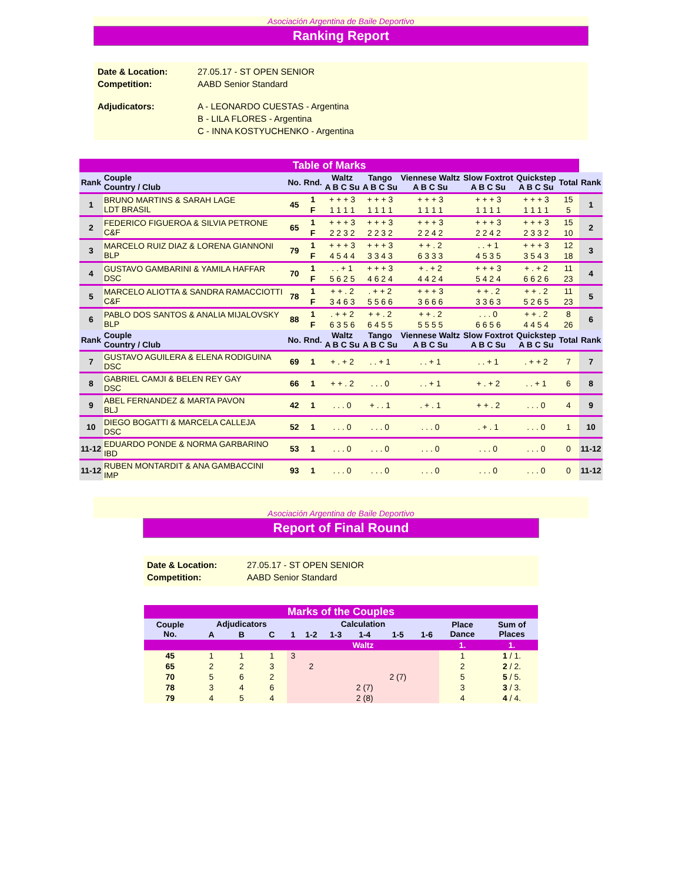Asociación Argentina de Baile Deportivo
Ranking Report
| Date & Location: | 27.05.17 - ST OPEN SENIOR |
| Competition: | AABD Senior Standard |
| Adjudicators: | A - LEONARDO CUESTAS - Argentina |
| | B - LILA FLORES - Argentina |
| | C - INNA KOSTYUCHENKO - Argentina |
| Table of Marks | | | | | | | | | | |
| Rank | Couple Country / Club | No. | Rnd. | Waltz A B C Su | Tango A B C Su | Viennese Waltz A B C Su | Slow Foxtrot A B C Su | Quickstep A B C Su | Total | Rank |
| 1 | BRUNO MARTINS & SARAH LAGE LDT BRASIL | 45 | 1 | + + + 3 | + + + 3 | + + + 3 | + + + 3 | + + + 3 | 15 | 1 |
| | | | F | 1 1 1 1 | 1 1 1 1 | 1 1 1 1 | 1 1 1 1 | 1 1 1 1 | 5 | |
| 2 | FEDERICO FIGUEROA & SILVIA PETRONE C&F | 65 | 1 | + + + 3 | + + + 3 | + + + 3 | + + + 3 | + + + 3 | 15 | 2 |
| | | | F | 2 2 3 2 | 2 2 3 2 | 2 2 4 2 | 2 2 4 2 | 2 3 3 2 | 10 | |
| 3 | MARCELO RUIZ DIAZ & LORENA GIANNONI BLP | 79 | 1 | + + + 3 | + + + 3 | + + . 2 | . . + 1 | + + + 3 | 12 | 3 |
| | | | F | 4 5 4 4 | 3 3 4 3 | 6 3 3 3 | 4 5 3 5 | 3 5 4 3 | 18 | |
| 4 | GUSTAVO GAMBARINI & YAMILA HAFFAR DSC | 70 | 1 | . . + 1 | + + + 3 | + . + 2 | + + + 3 | + . + 2 | 11 | 4 |
| | | | F | 5 6 2 5 | 4 6 2 4 | 4 4 2 4 | 5 4 2 4 | 6 6 2 6 | 23 | |
| 5 | MARCELO ALIOTTA & SANDRA RAMACCIOTTI C&F | 78 | 1 | + + . 2 | . + + 2 | + + + 3 | + + . 2 | + + . 2 | 11 | 5 |
| | | | F | 3 4 6 3 | 5 5 6 6 | 3 6 6 6 | 3 3 6 3 | 5 2 6 5 | 23 | |
| 6 | PABLO DOS SANTOS & ANALIA MIJALOVSKY BLP | 88 | 1 | . + + 2 | + + . 2 | + + . 2 | . . . 0 | + + . 2 | 8 | 6 |
| | | | F | 6 3 5 6 | 6 4 5 5 | 5 5 5 5 | 6 6 5 6 | 4 4 5 4 | 26 | |
| Rank | Couple Country / Club | No. | Rnd. | Waltz A B C Su | Tango A B C Su | Viennese Waltz A B C Su | Slow Foxtrot A B C Su | Quickstep A B C Su | Total | Rank |
| 7 | GUSTAVO AGUILERA & ELENA RODIGUINA DSC | 69 | 1 | + . + 2 | . . + 1 | . . + 1 | . . + 1 | . + + 2 | 7 | 7 |
| 8 | GABRIEL CAMJI & BELEN REY GAY DSC | 66 | 1 | + + . 2 | . . . 0 | . . + 1 | + . + 2 | . . + 1 | 6 | 8 |
| 9 | ABEL FERNANDEZ & MARTA PAVON BLJ | 42 | 1 | . . . 0 | + . . 1 | . + . 1 | + + . 2 | . . . 0 | 4 | 9 |
| 10 | DIEGO BOGATTI & MARCELA CALLEJA DSC | 52 | 1 | . . . 0 | . . . 0 | . . . 0 | . + . 1 | . . . 0 | 1 | 10 |
| 11-12 | EDUARDO PONDE & NORMA GARBARINO IBD | 53 | 1 | . . . 0 | . . . 0 | . . . 0 | . . . 0 | . . . 0 | 0 | 11-12 |
| 11-12 | RUBEN MONTARDIT & ANA GAMBACCINI IMP | 93 | 1 | . . . 0 | . . . 0 | . . . 0 | . . . 0 | . . . 0 | 0 | 11-12 |
Asociación Argentina de Baile Deportivo
Report of Final Round
| Date & Location: | 27.05.17 - ST OPEN SENIOR |
| Competition: | AABD Senior Standard |
| Marks of the Couples | | | | | | | | | | | |
| Couple No. | Adjudicators | | | Calculation | | | | | | Place Dance | Sum of Places |
| | A | B | C | 1 | 1-2 | 1-3 | 1-4 | 1-5 | 1-6 | | |
| | | | | Waltz | | | | | | 1. | 1. |
| 45 | 1 | 1 | 1 | 3 | | | | | | 1 | 1 / 1. |
| 65 | 2 | 2 | 3 | | 2 | | | | | 2 | 2 / 2. |
| 70 | 5 | 6 | 2 | | | | | 2 (7) | | 5 | 5 / 5. |
| 78 | 3 | 4 | 6 | | | | 2 (7) | | | 3 | 3 / 3. |
| 79 | 4 | 5 | 4 | | | | 2 (8) | | | 4 | 4 / 4. |